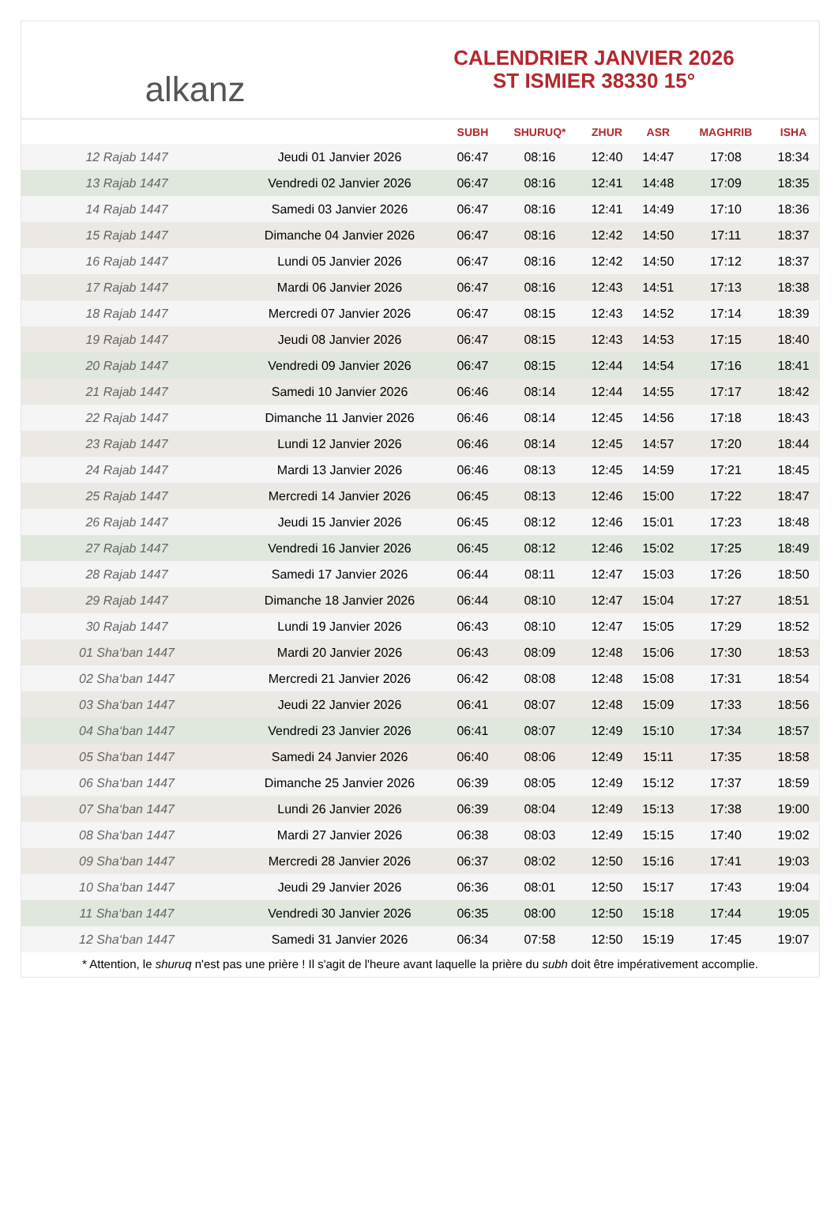alkanz
CALENDRIER JANVIER 2026
ST ISMIER 38330 15°
| | | SUBH | SHURUQ* | ZHUR | ASR | MAGHRIB | ISHA |
| --- | --- | --- | --- | --- | --- | --- | --- |
| 12 Rajab 1447 | Jeudi 01 Janvier 2026 | 06:47 | 08:16 | 12:40 | 14:47 | 17:08 | 18:34 |
| 13 Rajab 1447 | Vendredi 02 Janvier 2026 | 06:47 | 08:16 | 12:41 | 14:48 | 17:09 | 18:35 |
| 14 Rajab 1447 | Samedi 03 Janvier 2026 | 06:47 | 08:16 | 12:41 | 14:49 | 17:10 | 18:36 |
| 15 Rajab 1447 | Dimanche 04 Janvier 2026 | 06:47 | 08:16 | 12:42 | 14:50 | 17:11 | 18:37 |
| 16 Rajab 1447 | Lundi 05 Janvier 2026 | 06:47 | 08:16 | 12:42 | 14:50 | 17:12 | 18:37 |
| 17 Rajab 1447 | Mardi 06 Janvier 2026 | 06:47 | 08:16 | 12:43 | 14:51 | 17:13 | 18:38 |
| 18 Rajab 1447 | Mercredi 07 Janvier 2026 | 06:47 | 08:15 | 12:43 | 14:52 | 17:14 | 18:39 |
| 19 Rajab 1447 | Jeudi 08 Janvier 2026 | 06:47 | 08:15 | 12:43 | 14:53 | 17:15 | 18:40 |
| 20 Rajab 1447 | Vendredi 09 Janvier 2026 | 06:47 | 08:15 | 12:44 | 14:54 | 17:16 | 18:41 |
| 21 Rajab 1447 | Samedi 10 Janvier 2026 | 06:46 | 08:14 | 12:44 | 14:55 | 17:17 | 18:42 |
| 22 Rajab 1447 | Dimanche 11 Janvier 2026 | 06:46 | 08:14 | 12:45 | 14:56 | 17:18 | 18:43 |
| 23 Rajab 1447 | Lundi 12 Janvier 2026 | 06:46 | 08:14 | 12:45 | 14:57 | 17:20 | 18:44 |
| 24 Rajab 1447 | Mardi 13 Janvier 2026 | 06:46 | 08:13 | 12:45 | 14:59 | 17:21 | 18:45 |
| 25 Rajab 1447 | Mercredi 14 Janvier 2026 | 06:45 | 08:13 | 12:46 | 15:00 | 17:22 | 18:47 |
| 26 Rajab 1447 | Jeudi 15 Janvier 2026 | 06:45 | 08:12 | 12:46 | 15:01 | 17:23 | 18:48 |
| 27 Rajab 1447 | Vendredi 16 Janvier 2026 | 06:45 | 08:12 | 12:46 | 15:02 | 17:25 | 18:49 |
| 28 Rajab 1447 | Samedi 17 Janvier 2026 | 06:44 | 08:11 | 12:47 | 15:03 | 17:26 | 18:50 |
| 29 Rajab 1447 | Dimanche 18 Janvier 2026 | 06:44 | 08:10 | 12:47 | 15:04 | 17:27 | 18:51 |
| 30 Rajab 1447 | Lundi 19 Janvier 2026 | 06:43 | 08:10 | 12:47 | 15:05 | 17:29 | 18:52 |
| 01 Sha‘ban 1447 | Mardi 20 Janvier 2026 | 06:43 | 08:09 | 12:48 | 15:06 | 17:30 | 18:53 |
| 02 Sha‘ban 1447 | Mercredi 21 Janvier 2026 | 06:42 | 08:08 | 12:48 | 15:08 | 17:31 | 18:54 |
| 03 Sha‘ban 1447 | Jeudi 22 Janvier 2026 | 06:41 | 08:07 | 12:48 | 15:09 | 17:33 | 18:56 |
| 04 Sha‘ban 1447 | Vendredi 23 Janvier 2026 | 06:41 | 08:07 | 12:49 | 15:10 | 17:34 | 18:57 |
| 05 Sha‘ban 1447 | Samedi 24 Janvier 2026 | 06:40 | 08:06 | 12:49 | 15:11 | 17:35 | 18:58 |
| 06 Sha‘ban 1447 | Dimanche 25 Janvier 2026 | 06:39 | 08:05 | 12:49 | 15:12 | 17:37 | 18:59 |
| 07 Sha‘ban 1447 | Lundi 26 Janvier 2026 | 06:39 | 08:04 | 12:49 | 15:13 | 17:38 | 19:00 |
| 08 Sha‘ban 1447 | Mardi 27 Janvier 2026 | 06:38 | 08:03 | 12:49 | 15:15 | 17:40 | 19:02 |
| 09 Sha‘ban 1447 | Mercredi 28 Janvier 2026 | 06:37 | 08:02 | 12:50 | 15:16 | 17:41 | 19:03 |
| 10 Sha‘ban 1447 | Jeudi 29 Janvier 2026 | 06:36 | 08:01 | 12:50 | 15:17 | 17:43 | 19:04 |
| 11 Sha‘ban 1447 | Vendredi 30 Janvier 2026 | 06:35 | 08:00 | 12:50 | 15:18 | 17:44 | 19:05 |
| 12 Sha‘ban 1447 | Samedi 31 Janvier 2026 | 06:34 | 07:58 | 12:50 | 15:19 | 17:45 | 19:07 |
* Attention, le shuruq n'est pas une prière ! Il s'agit de l'heure avant laquelle la prière du subh doit être impérativement accomplie.